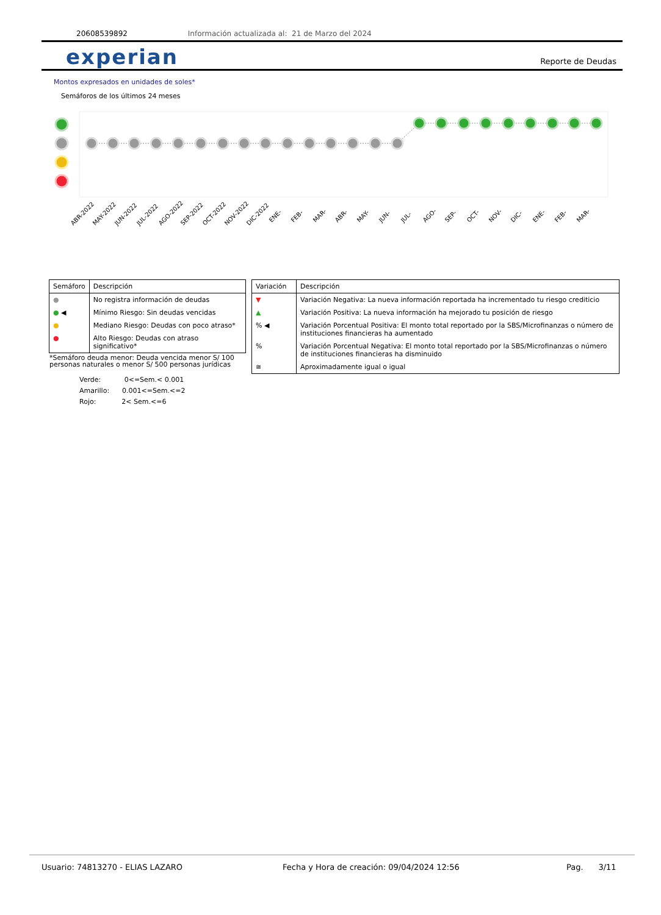20608539892 Información actualizada al: 21 de Marzo del 2024
experian Reporte de Deudas
Montos expresados en unidades de soles*
Semáforos de los últimos 24 meses
ABR-2022
MAY-2022
JUN-2022
JUL-2022
AGO-2022
SEP-2022
OCT-2022
NOV-2022
DIC-2022
ENE-
FEB-
MAR-
ABR-
MAY-
JUN-
JUL-
AGO-
SEP-
OCT-
NOV-
DIC-
ENE-
FEB-
MAR-
| Semáforo | Descripción |
| --- | --- |
| ● | No registra información de deudas |
| ● ◀ | Mínimo Riesgo: Sin deudas vencidas |
| ● | Mediano Riesgo: Deudas con poco atraso* |
| ● | Alto Riesgo: Deudas con atraso significativo* |
*Semáforo deuda menor: Deuda vencida menor S/ 100 personas naturales o menor S/ 500 personas jurídicas
Verde: 0<=Sem.< 0.001
Amarillo: 0.001<=Sem.<=2
Rojo: 2< Sem.<=6
| Variación | Descripción |
| --- | --- |
| ▼ | Variación Negativa: La nueva información reportada ha incrementado tu riesgo crediticio |
| ▲ | Variación Positiva: La nueva información ha mejorado tu posición de riesgo |
| % ◀ | Variación Porcentual Positiva: El monto total reportado por la SBS/Microfinanzas o número de instituciones financieras ha aumentado |
| % | Variación Porcentual Negativa: El monto total reportado por la SBS/Microfinanzas o número de instituciones financieras ha disminuido |
| ≅ | Aproximadamente igual o igual |
Usuario: 74813270 - ELIAS LAZARO Fecha y Hora de creación: 09/04/2024 12:56 Pag. 3/11